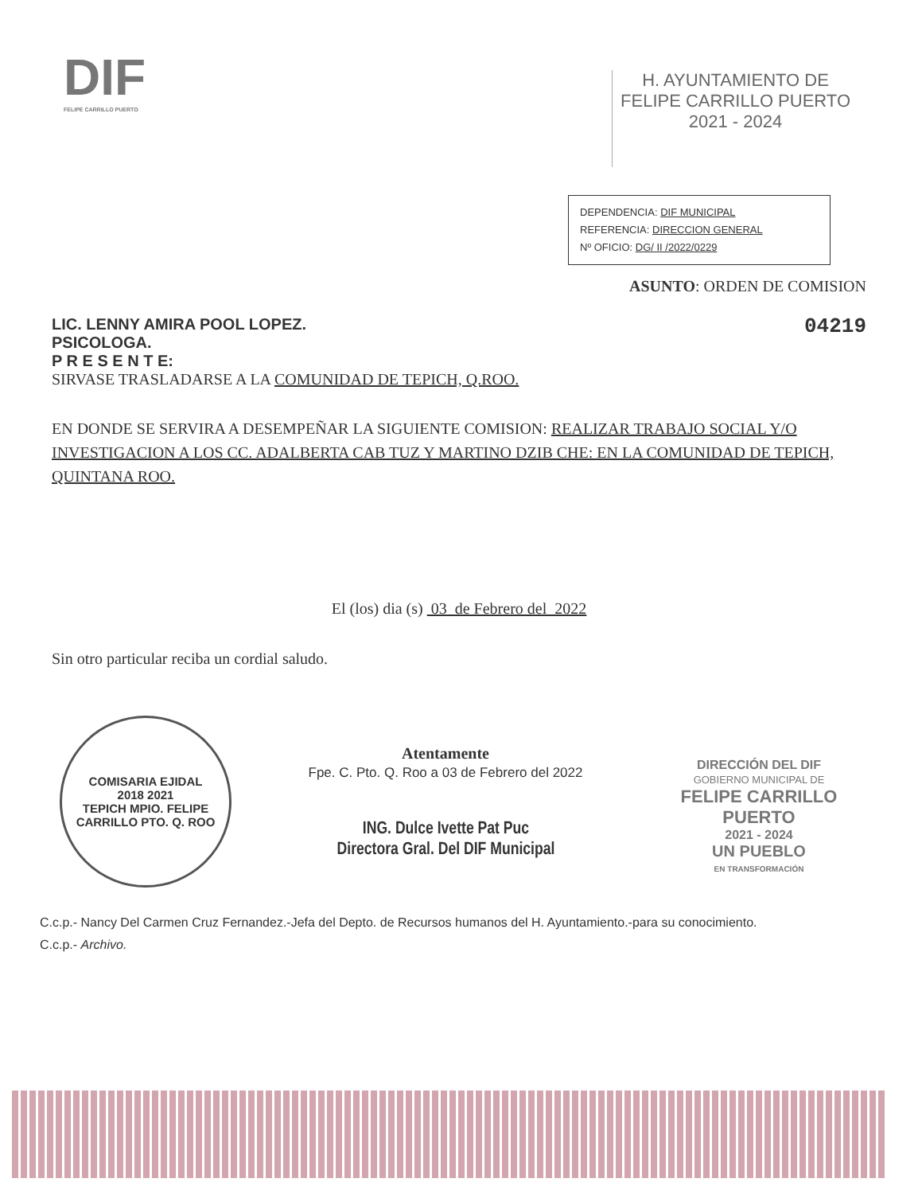DIF
FELIPE CARRILLO PUERTO
H. AYUNTAMIENTO DE
FELIPE CARRILLO PUERTO
2021 - 2024
DEPENDENCIA: DIF MUNICIPAL
REFERENCIA: DIRECCION GENERAL
Nº OFICIO: DG/ II /2022/0229
ASUNTO: ORDEN DE COMISION
LIC. LENNY AMIRA POOL LOPEZ.
PSICOLOGA.
P R E S E N T E:
04219
SIRVASE TRASLADARSE A LA COMUNIDAD DE TEPICH, Q.ROO.
EN DONDE SE SERVIRA A DESEMPEÑAR LA SIGUIENTE COMISION: REALIZAR TRABAJO SOCIAL Y/O INVESTIGACION A LOS CC. ADALBERTA CAB TUZ Y MARTINO DZIB CHE: EN LA COMUNIDAD DE TEPICH, QUINTANA ROO.
El (los) dia (s) 03 de Febrero del 2022
Sin otro particular reciba un cordial saludo.
COMISARIA EJIDAL
2018 2021
TEPICH MPIO. FELIPE CARRILLO PTO. Q. ROO
Atentamente
Fpe. C. Pto. Q. Roo a 03 de Febrero del 2022
ING. Dulce Ivette Pat Puc
Directora Gral. Del DIF Municipal
DIRECCIÓN DEL DIF
GOBIERNO MUNICIPAL DE
FELIPE CARRILLO
PUERTO
2021 - 2024
UN PUEBLO
EN TRANSFORMACIÓN
C.c.p.- Nancy Del Carmen Cruz Fernandez.-Jefa del Depto. de Recursos humanos del H. Ayuntamiento.-para su conocimiento.
C.c.p.- Archivo.